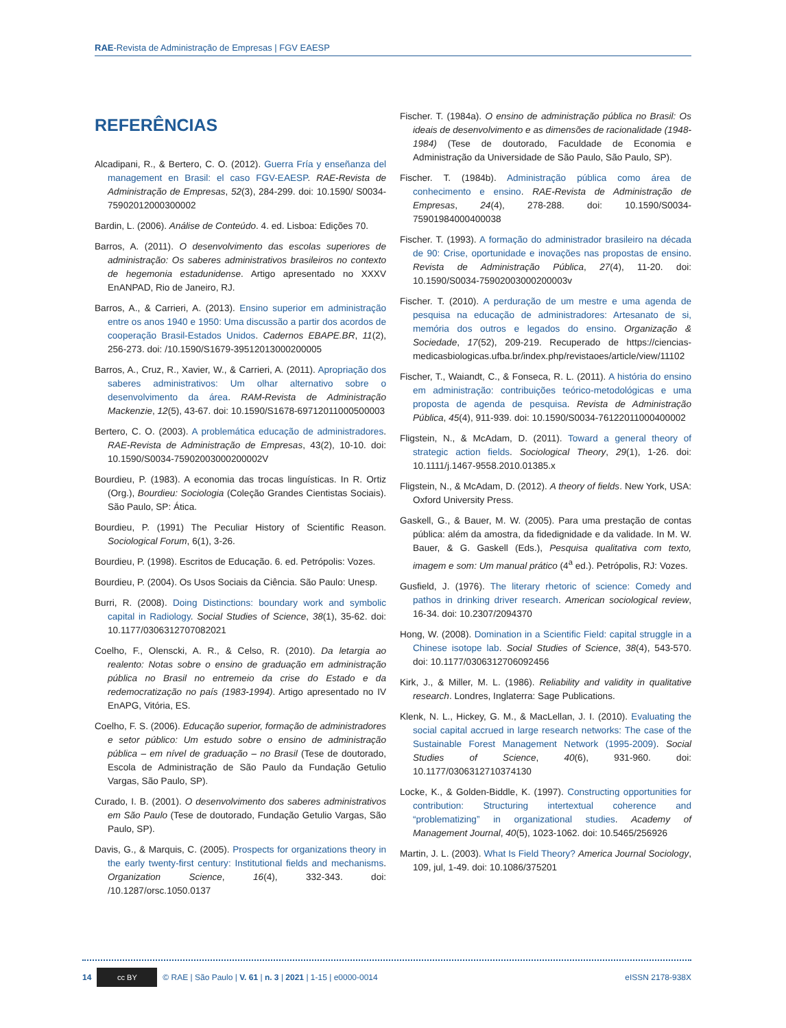RAE-Revista de Administração de Empresas | FGV EAESP
REFERÊNCIAS
Alcadipani, R., & Bertero, C. O. (2012). Guerra Fría y enseñanza del management en Brasil: el caso FGV-EAESP. RAE-Revista de Administração de Empresas, 52(3), 284-299. doi: 10.1590/ S0034-75902012000300002
Bardin, L. (2006). Análise de Conteúdo. 4. ed. Lisboa: Edições 70.
Barros, A. (2011). O desenvolvimento das escolas superiores de administração: Os saberes administrativos brasileiros no contexto de hegemonia estadunidense. Artigo apresentado no XXXV EnANPAD, Rio de Janeiro, RJ.
Barros, A., & Carrieri, A. (2013). Ensino superior em administração entre os anos 1940 e 1950: Uma discussão a partir dos acordos de cooperação Brasil-Estados Unidos. Cadernos EBAPE.BR, 11(2), 256-273. doi: /10.1590/S1679-39512013000200005
Barros, A., Cruz, R., Xavier, W., & Carrieri, A. (2011). Apropriação dos saberes administrativos: Um olhar alternativo sobre o desenvolvimento da área. RAM-Revista de Administração Mackenzie, 12(5), 43-67. doi: 10.1590/S1678-69712011000500003
Bertero, C. O. (2003). A problemática educação de administradores. RAE-Revista de Administração de Empresas, 43(2), 10-10. doi: 10.1590/S0034-75902003000200002V
Bourdieu, P. (1983). A economia das trocas linguísticas. In R. Ortiz (Org.), Bourdieu: Sociologia (Coleção Grandes Cientistas Sociais). São Paulo, SP: Ática.
Bourdieu, P. (1991) The Peculiar History of Scientific Reason. Sociological Forum, 6(1), 3-26.
Bourdieu, P. (1998). Escritos de Educação. 6. ed. Petrópolis: Vozes.
Bourdieu, P. (2004). Os Usos Sociais da Ciência. São Paulo: Unesp.
Burri, R. (2008). Doing Distinctions: boundary work and symbolic capital in Radiology. Social Studies of Science, 38(1), 35-62. doi: 10.1177/0306312707082021
Coelho, F., Olenscki, A. R., & Celso, R. (2010). Da letargia ao realento: Notas sobre o ensino de graduação em administração pública no Brasil no entremeio da crise do Estado e da redemocratização no país (1983-1994). Artigo apresentado no IV EnAPG, Vitória, ES.
Coelho, F. S. (2006). Educação superior, formação de administradores e setor público: Um estudo sobre o ensino de administração pública – em nível de graduação – no Brasil (Tese de doutorado, Escola de Administração de São Paulo da Fundação Getulio Vargas, São Paulo, SP).
Curado, I. B. (2001). O desenvolvimento dos saberes administrativos em São Paulo (Tese de doutorado, Fundação Getulio Vargas, São Paulo, SP).
Davis, G., & Marquis, C. (2005). Prospects for organizations theory in the early twenty-first century: Institutional fields and mechanisms. Organization Science, 16(4), 332-343. doi: /10.1287/orsc.1050.0137
Fischer. T. (1984a). O ensino de administração pública no Brasil: Os ideais de desenvolvimento e as dimensões de racionalidade (1948-1984) (Tese de doutorado, Faculdade de Economia e Administração da Universidade de São Paulo, São Paulo, SP).
Fischer. T. (1984b). Administração pública como área de conhecimento e ensino. RAE-Revista de Administração de Empresas, 24(4), 278-288. doi: 10.1590/S0034-75901984000400038
Fischer. T. (1993). A formação do administrador brasileiro na década de 90: Crise, oportunidade e inovações nas propostas de ensino. Revista de Administração Pública, 27(4), 11-20. doi: 10.1590/S0034-75902003000200003v
Fischer. T. (2010). A perduração de um mestre e uma agenda de pesquisa na educação de administradores: Artesanato de si, memória dos outros e legados do ensino. Organização & Sociedade, 17(52), 209-219. Recuperado de https://ciencias-medicasbiologicas.ufba.br/index.php/revistaoes/article/view/11102
Fischer, T., Waiandt, C., & Fonseca, R. L. (2011). A história do ensino em administração: contribuições teórico-metodológicas e uma proposta de agenda de pesquisa. Revista de Administração Pública, 45(4), 911-939. doi: 10.1590/S0034-76122011000400002
Fligstein, N., & McAdam, D. (2011). Toward a general theory of strategic action fields. Sociological Theory, 29(1), 1-26. doi: 10.1111/j.1467-9558.2010.01385.x
Fligstein, N., & McAdam, D. (2012). A theory of fields. New York, USA: Oxford University Press.
Gaskell, G., & Bauer, M. W. (2005). Para uma prestação de contas pública: além da amostra, da fidedignidade e da validade. In M. W. Bauer, & G. Gaskell (Eds.), Pesquisa qualitativa com texto, imagem e som: Um manual prático (4<sup>a</sup> ed.). Petrópolis, RJ: Vozes.
Gusfield, J. (1976). The literary rhetoric of science: Comedy and pathos in drinking driver research. American sociological review, 16-34. doi: 10.2307/2094370
Hong, W. (2008). Domination in a Scientific Field: capital struggle in a Chinese isotope lab. Social Studies of Science, 38(4), 543-570. doi: 10.1177/0306312706092456
Kirk, J., & Miller, M. L. (1986). Reliability and validity in qualitative research. Londres, Inglaterra: Sage Publications.
Klenk, N. L., Hickey, G. M., & MacLellan, J. I. (2010). Evaluating the social capital accrued in large research networks: The case of the Sustainable Forest Management Network (1995-2009). Social Studies of Science, 40(6), 931-960. doi: 10.1177/0306312710374130
Locke, K., & Golden-Biddle, K. (1997). Constructing opportunities for contribution: Structuring intertextual coherence and “problematizing” in organizational studies. Academy of Management Journal, 40(5), 1023-1062. doi: 10.5465/256926
Martin, J. L. (2003). What Is Field Theory? America Journal Sociology, 109, jul, 1-49. doi: 10.1086/375201
14 cc BY © RAE | São Paulo | V. 61 | n. 3 | 2021 | 1-15 | e0000-0014 eISSN 2178-938X